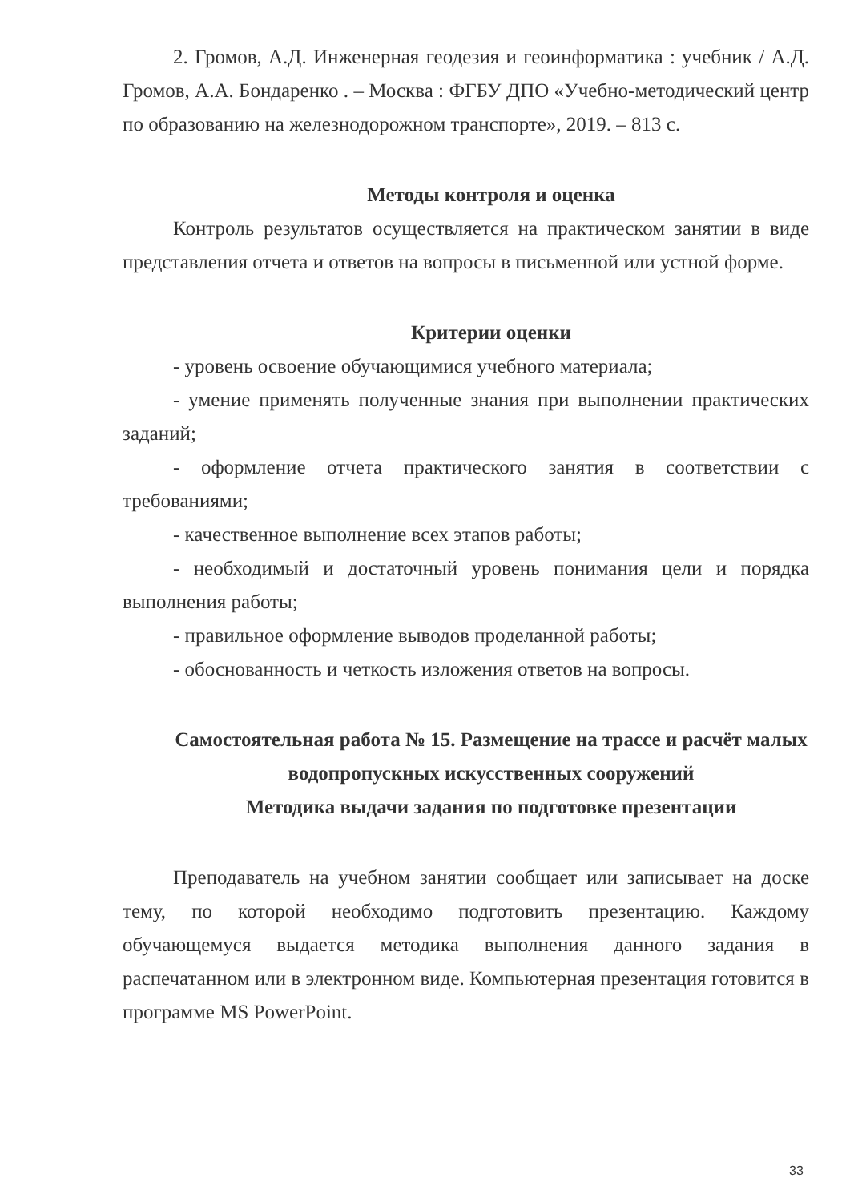2. Громов, А.Д. Инженерная геодезия и геоинформатика : учебник / А.Д. Громов, А.А. Бондаренко . – Москва : ФГБУ ДПО «Учебно-методический центр по образованию на железнодорожном транспорте», 2019. – 813 с.
Методы контроля и оценка
Контроль результатов осуществляется на практическом занятии в виде представления отчета и ответов на вопросы в письменной или устной форме.
Критерии оценки
- уровень освоение обучающимися учебного материала;
- умение применять полученные знания при выполнении практических заданий;
- оформление отчета практического занятия в соответствии с требованиями;
- качественное выполнение всех этапов работы;
- необходимый и достаточный уровень понимания цели и порядка выполнения работы;
- правильное оформление выводов проделанной работы;
- обоснованность и четкость изложения ответов на вопросы.
Самостоятельная работа № 15. Размещение на трассе и расчёт малых водопропускных искусственных сооружений
Методика выдачи задания по подготовке презентации
Преподаватель на учебном занятии сообщает или записывает на доске тему, по которой необходимо подготовить презентацию. Каждому обучающемуся выдается методика выполнения данного задания в распечатанном или в электронном виде. Компьютерная презентация готовится в программе MS PowerPoint.
33